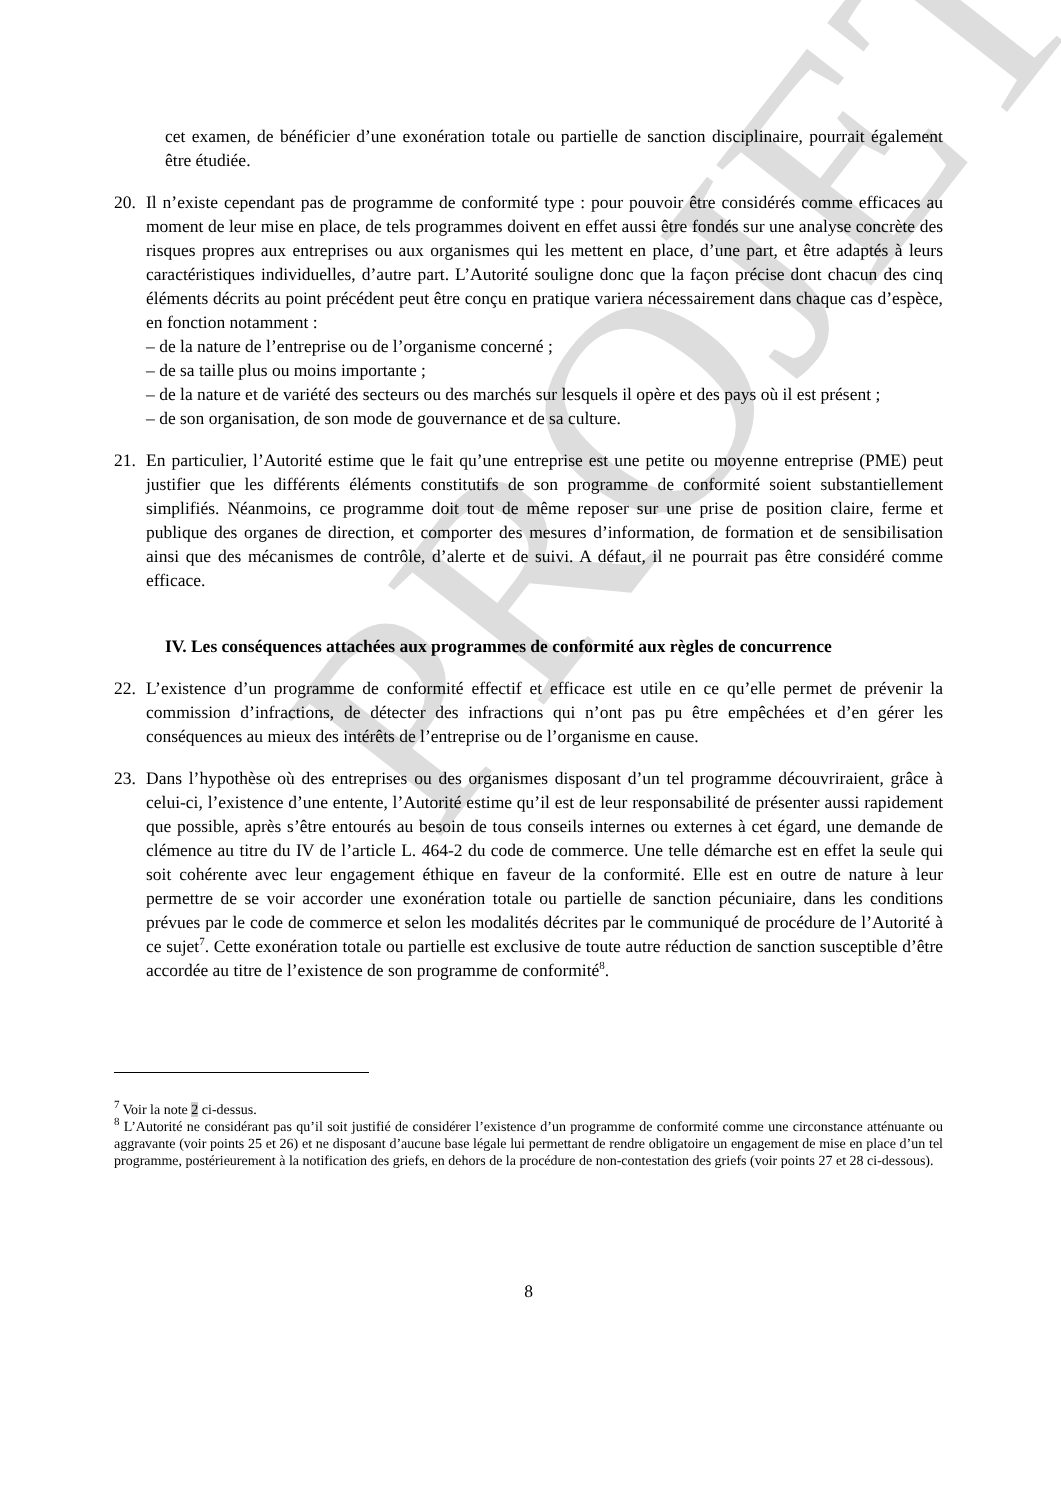PROJET
cet examen, de bénéficier d’une exonération totale ou partielle de sanction disciplinaire, pourrait également être étudiée.
20. Il n’existe cependant pas de programme de conformité type : pour pouvoir être considérés comme efficaces au moment de leur mise en place, de tels programmes doivent en effet aussi être fondés sur une analyse concrète des risques propres aux entreprises ou aux organismes qui les mettent en place, d’une part, et être adaptés à leurs caractéristiques individuelles, d’autre part. L’Autorité souligne donc que la façon précise dont chacun des cinq éléments décrits au point précédent peut être conçu en pratique variera nécessairement dans chaque cas d’espèce, en fonction notamment :
– de la nature de l’entreprise ou de l’organisme concerné ;
– de sa taille plus ou moins importante ;
– de la nature et de variété des secteurs ou des marchés sur lesquels il opère et des pays où il est présent ;
– de son organisation, de son mode de gouvernance et de sa culture.
21. En particulier, l’Autorité estime que le fait qu’une entreprise est une petite ou moyenne entreprise (PME) peut justifier que les différents éléments constitutifs de son programme de conformité soient substantiellement simplifiés. Néanmoins, ce programme doit tout de même reposer sur une prise de position claire, ferme et publique des organes de direction, et comporter des mesures d’information, de formation et de sensibilisation ainsi que des mécanismes de contrôle, d’alerte et de suivi. A défaut, il ne pourrait pas être considéré comme efficace.
IV. Les conséquences attachées aux programmes de conformité aux règles de concurrence
22. L’existence d’un programme de conformité effectif et efficace est utile en ce qu’elle permet de prévenir la commission d’infractions, de détecter des infractions qui n’ont pas pu être empêchées et d’en gérer les conséquences au mieux des intérêts de l’entreprise ou de l’organisme en cause.
23. Dans l’hypothèse où des entreprises ou des organismes disposant d’un tel programme découvriraient, grâce à celui-ci, l’existence d’une entente, l’Autorité estime qu’il est de leur responsabilité de présenter aussi rapidement que possible, après s’être entourés au besoin de tous conseils internes ou externes à cet égard, une demande de clémence au titre du IV de l’article L. 464-2 du code de commerce. Une telle démarche est en effet la seule qui soit cohérente avec leur engagement éthique en faveur de la conformité. Elle est en outre de nature à leur permettre de se voir accorder une exonération totale ou partielle de sanction pécuniaire, dans les conditions prévues par le code de commerce et selon les modalités décrites par le communiqué de procédure de l’Autorité à ce sujet<sup>7</sup>. Cette exonération totale ou partielle est exclusive de toute autre réduction de sanction susceptible d’être accordée au titre de l’existence de son programme de conformité<sup>8</sup>.
<sup>7</sup> Voir la note 2 ci-dessus.
<sup>8</sup> L’Autorité ne considérant pas qu’il soit justifié de considérer l’existence d’un programme de conformité comme une circonstance atténuante ou aggravante (voir points 25 et 26) et ne disposant d’aucune base légale lui permettant de rendre obligatoire un engagement de mise en place d’un tel programme, postérieurement à la notification des griefs, en dehors de la procédure de non-contestation des griefs (voir points 27 et 28 ci-dessous).
8